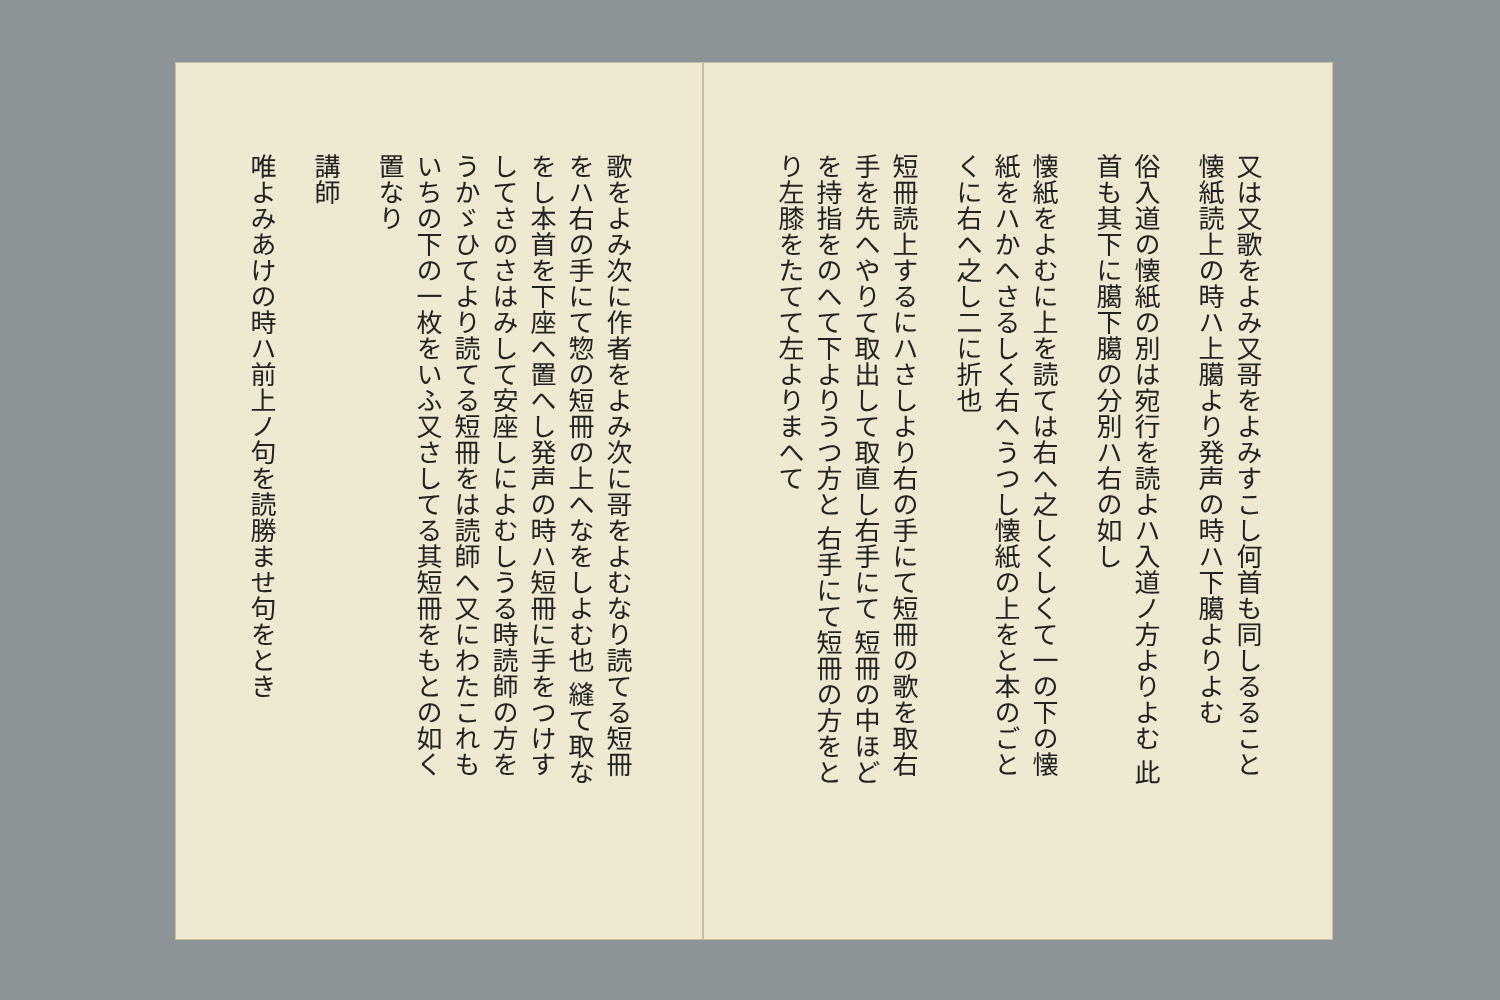歌をよみ次に作者をよみ次に哥をよむなり読てる短冊をハ右の手にて惣の短冊の上へなをしよむ也 縫て取なをし本首を下座へ置へし発声の時ハ短冊に手をつけすしてさのさはみして安座しによむしうる時読師の方をうかゞひてより読てる短冊をは読師へ又にわたこれもいちの下の一枚をいふ又さしてる其短冊をもとの如く置なり
講師
唯よみあけの時ハ前上ノ句を読勝ませ句をとき
又は又歌をよみ又哥をよみすこし何首も同しるること 懐紙読上の時ハ上臈より発声の時ハ下臈よりよむ
俗入道の懐紙の別は宛行を読よハ入道ノ方よりよむ 此首も其下に臈下臈の分別ハ右の如し
懐紙をよむに上を読ては右へ之しくしくて一の下の懐紙をハかへさるしく右へうつし懐紙の上をと本のごとくに右へ之し二に折也
短冊読上するにハさしより右の手にて短冊の歌を取右手を先へやりて取出して取直し右手にて 短冊の中ほどを持指をのへて下よりうつ方と 右手にて短冊の方をとり左膝をたてて左よりまへて